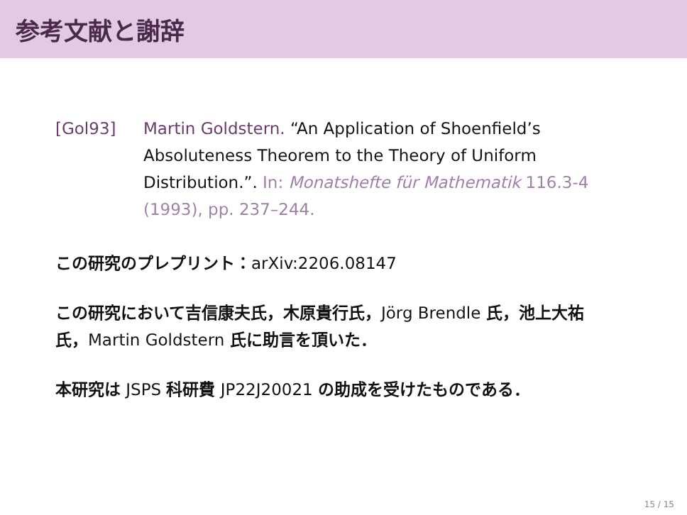参考文献と謝辞
[Gol93] Martin Goldstern. “An Application of Shoenfield’s Absoluteness Theorem to the Theory of Uniform Distribution.”. In: Monatshefte für Mathematik 116.3-4 (1993), pp. 237–244.
この研究のプレプリント：arXiv:2206.08147
この研究において吉信康夫氏，木原貴行氏，Jörg Brendle 氏，池上大祐氏，Martin Goldstern 氏に助言を頂いた．
本研究は JSPS 科研費 JP22J20021 の助成を受けたものである．
15 / 15